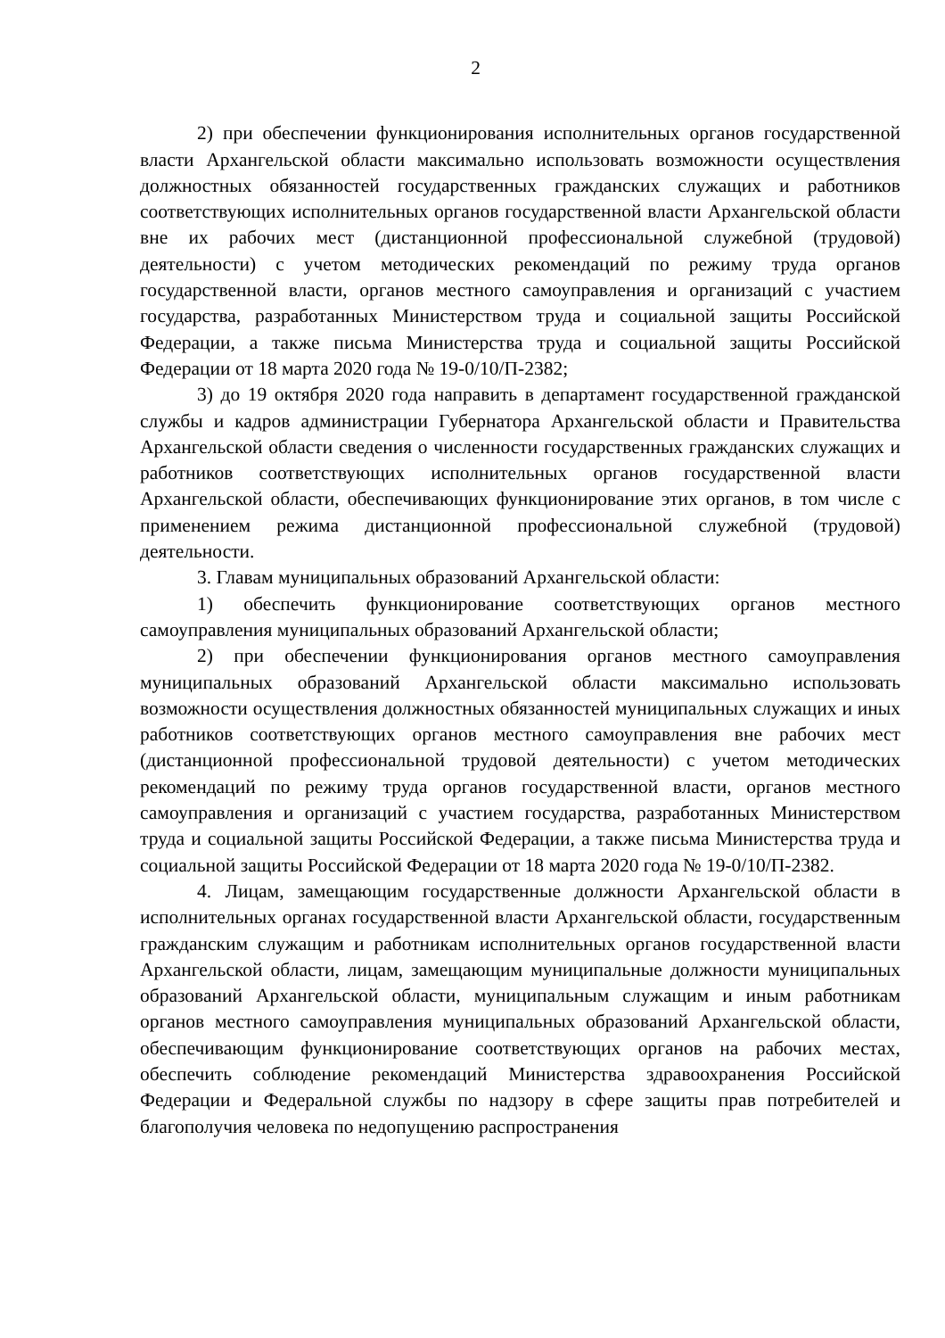2
2) при обеспечении функционирования исполнительных органов государственной власти Архангельской области максимально использовать возможности осуществления должностных обязанностей государственных гражданских служащих и работников соответствующих исполнительных органов государственной власти Архангельской области вне их рабочих мест (дистанционной профессиональной служебной (трудовой) деятельности) с учетом методических рекомендаций по режиму труда органов государственной власти, органов местного самоуправления и организаций с участием государства, разработанных Министерством труда и социальной защиты Российской Федерации, а также письма Министерства труда и социальной защиты Российской Федерации от 18 марта 2020 года № 19-0/10/П-2382;
3) до 19 октября 2020 года направить в департамент государственной гражданской службы и кадров администрации Губернатора Архангельской области и Правительства Архангельской области сведения о численности государственных гражданских служащих и работников соответствующих исполнительных органов государственной власти Архангельской области, обеспечивающих функционирование этих органов, в том числе с применением режима дистанционной профессиональной служебной (трудовой) деятельности.
3. Главам муниципальных образований Архангельской области:
1) обеспечить функционирование соответствующих органов местного самоуправления муниципальных образований Архангельской области;
2) при обеспечении функционирования органов местного самоуправления муниципальных образований Архангельской области максимально использовать возможности осуществления должностных обязанностей муниципальных служащих и иных работников соответствующих органов местного самоуправления вне рабочих мест (дистанционной профессиональной трудовой деятельности) с учетом методических рекомендаций по режиму труда органов государственной власти, органов местного самоуправления и организаций с участием государства, разработанных Министерством труда и социальной защиты Российской Федерации, а также письма Министерства труда и социальной защиты Российской Федерации от 18 марта 2020 года № 19-0/10/П-2382.
4. Лицам, замещающим государственные должности Архангельской области в исполнительных органах государственной власти Архангельской области, государственным гражданским служащим и работникам исполнительных органов государственной власти Архангельской области, лицам, замещающим муниципальные должности муниципальных образований Архангельской области, муниципальным служащим и иным работникам органов местного самоуправления муниципальных образований Архангельской области, обеспечивающим функционирование соответствующих органов на рабочих местах, обеспечить соблюдение рекомендаций Министерства здравоохранения Российской Федерации и Федеральной службы по надзору в сфере защиты прав потребителей и благополучия человека по недопущению распространения